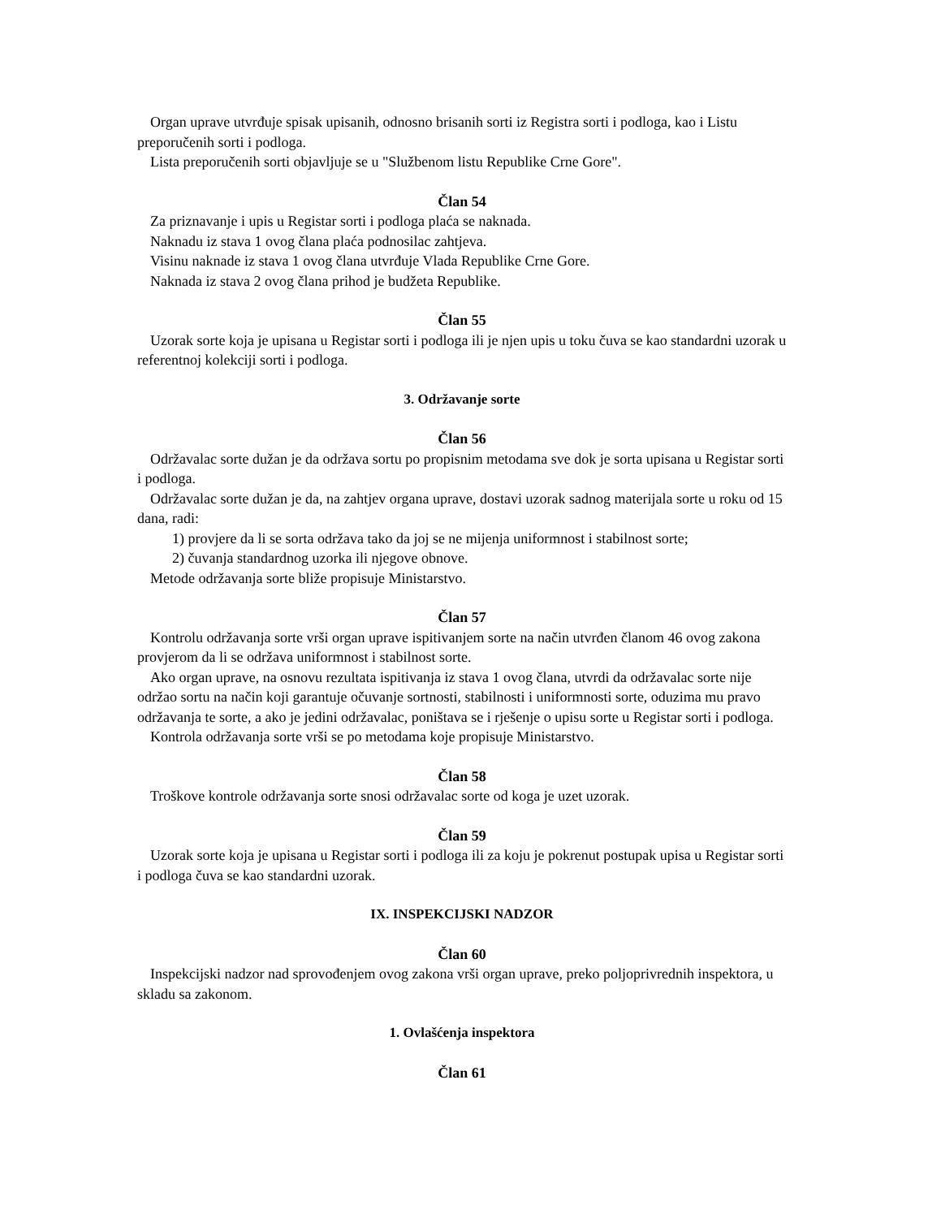Organ uprave utvrđuje spisak upisanih, odnosno brisanih sorti iz Registra sorti i podloga, kao i Listu preporučenih sorti i podloga.
Lista preporučenih sorti objavljuje se u "Službenom listu Republike Crne Gore".
Član 54
Za priznavanje i upis u Registar sorti i podloga plaća se naknada.
Naknadu iz stava 1 ovog člana plaća podnosilac zahtjeva.
Visinu naknade iz stava 1 ovog člana utvrđuje Vlada Republike Crne Gore.
Naknada iz stava 2 ovog člana prihod je budžeta Republike.
Član 55
Uzorak sorte koja je upisana u Registar sorti i podloga ili je njen upis u toku čuva se kao standardni uzorak u referentnoj kolekciji sorti i podloga.
3. Održavanje sorte
Član 56
Održavalac sorte dužan je da održava sortu po propisnim metodama sve dok je sorta upisana u Registar sorti i podloga.
Održavalac sorte dužan je da, na zahtjev organa uprave, dostavi uzorak sadnog materijala sorte u roku od 15 dana, radi:
1) provjere da li se sorta održava tako da joj se ne mijenja uniformnost i stabilnost sorte;
2) čuvanja standardnog uzorka ili njegove obnove.
Metode održavanja sorte bliže propisuje Ministarstvo.
Član 57
Kontrolu održavanja sorte vrši organ uprave ispitivanjem sorte na način utvrđen članom 46 ovog zakona provjerom da li se održava uniformnost i stabilnost sorte.
Ako organ uprave, na osnovu rezultata ispitivanja iz stava 1 ovog člana, utvrdi da održavalac sorte nije održao sortu na način koji garantuje očuvanje sortnosti, stabilnosti i uniformnosti sorte, oduzima mu pravo održavanja te sorte, a ako je jedini održavalac, poništava se i rješenje o upisu sorte u Registar sorti i podloga.
Kontrola održavanja sorte vrši se po metodama koje propisuje Ministarstvo.
Član 58
Troškove kontrole održavanja sorte snosi održavalac sorte od koga je uzet uzorak.
Član 59
Uzorak sorte koja je upisana u Registar sorti i podloga ili za koju je pokrenut postupak upisa u Registar sorti i podloga čuva se kao standardni uzorak.
IX. INSPEKCIJSKI NADZOR
Član 60
Inspekcijski nadzor nad sprovođenjem ovog zakona vrši organ uprave, preko poljoprivrednih inspektora, u skladu sa zakonom.
1. Ovlašćenja inspektora
Član 61